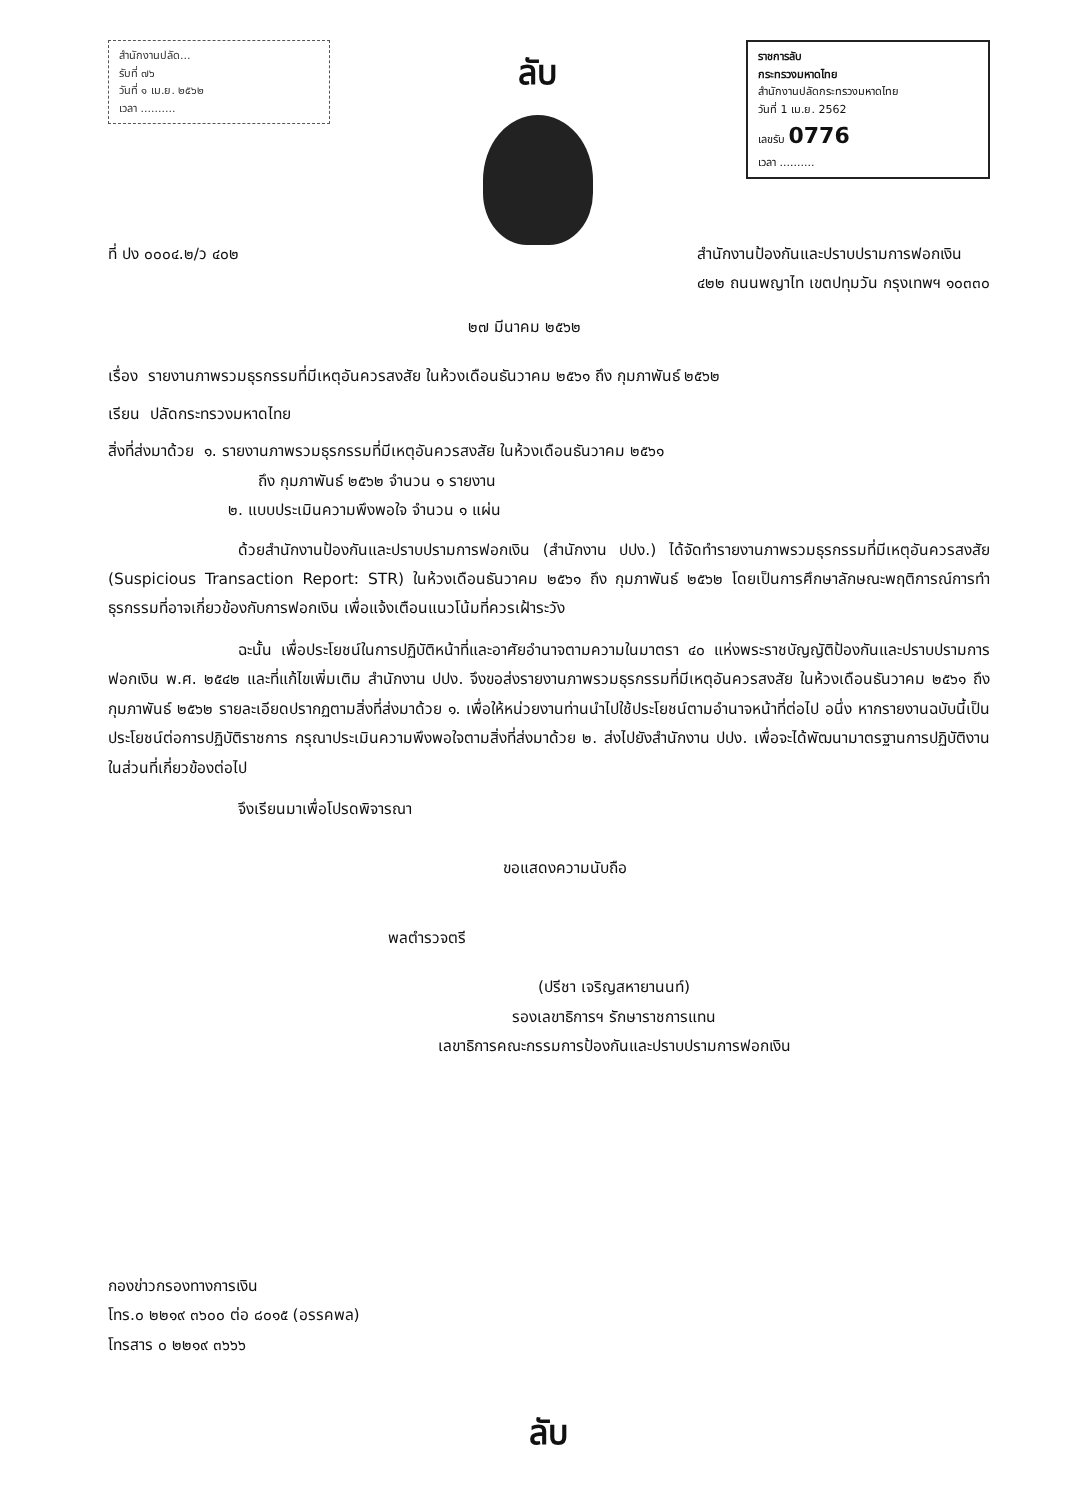สำนักงานปลัด...
รับที่ ๗๖
วันที่ ๑ เม.ย. ๒๕๖๒
เวลา ..........
ลับ
ราชการลับ
กระทรวงมหาดไทย
สำนักงานปลัดกระทรวงมหาดไทย
วันที่ 1 เม.ย. 2562
เลขรับ 0776
เวลา ..........
ที่ ปง ๐๐๐๔.๒/ว ๔๐๒ สำนักงานป้องกันและปราบปรามการฟอกเงิน
๔๒๒ ถนนพญาไท เขตปทุมวัน กรุงเทพฯ ๑๐๓๓๐
๒๗ มีนาคม ๒๕๖๒
เรื่อง รายงานภาพรวมธุรกรรมที่มีเหตุอันควรสงสัย ในห้วงเดือนธันวาคม ๒๕๖๑ ถึง กุมภาพันธ์ ๒๕๖๒
เรียน ปลัดกระทรวงมหาดไทย
สิ่งที่ส่งมาด้วย ๑. รายงานภาพรวมธุรกรรมที่มีเหตุอันควรสงสัย ในห้วงเดือนธันวาคม ๒๕๖๑
ถึง กุมภาพันธ์ ๒๕๖๒ จำนวน ๑ รายงาน
๒. แบบประเมินความพึงพอใจ จำนวน ๑ แผ่น
ด้วยสำนักงานป้องกันและปราบปรามการฟอกเงิน (สำนักงาน ปปง.) ได้จัดทำรายงานภาพรวมธุรกรรมที่มีเหตุอันควรสงสัย (Suspicious Transaction Report: STR) ในห้วงเดือนธันวาคม ๒๕๖๑ ถึง กุมภาพันธ์ ๒๕๖๒ โดยเป็นการศึกษาลักษณะพฤติการณ์การทำธุรกรรมที่อาจเกี่ยวข้องกับการฟอกเงิน เพื่อแจ้งเตือนแนวโน้มที่ควรเฝ้าระวัง
ฉะนั้น เพื่อประโยชน์ในการปฏิบัติหน้าที่และอาศัยอำนาจตามความในมาตรา ๔๐ แห่งพระราชบัญญัติป้องกันและปราบปรามการฟอกเงิน พ.ศ. ๒๕๔๒ และที่แก้ไขเพิ่มเติม สำนักงาน ปปง. จึงขอส่งรายงานภาพรวมธุรกรรมที่มีเหตุอันควรสงสัย ในห้วงเดือนธันวาคม ๒๕๖๑ ถึง กุมภาพันธ์ ๒๕๖๒ รายละเอียดปรากฏตามสิ่งที่ส่งมาด้วย ๑. เพื่อให้หน่วยงานท่านนำไปใช้ประโยชน์ตามอำนาจหน้าที่ต่อไป อนึ่ง หากรายงานฉบับนี้เป็นประโยชน์ต่อการปฏิบัติราชการ กรุณาประเมินความพึงพอใจตามสิ่งที่ส่งมาด้วย ๒. ส่งไปยังสำนักงาน ปปง. เพื่อจะได้พัฒนามาตรฐานการปฏิบัติงานในส่วนที่เกี่ยวข้องต่อไป
จึงเรียนมาเพื่อโปรดพิจารณา
ขอแสดงความนับถือ
พลตำรวจตรี
(ปรีชา เจริญสหายานนท์)
รองเลขาธิการฯ รักษาราชการแทน
เลขาธิการคณะกรรมการป้องกันและปราบปรามการฟอกเงิน
กองข่าวกรองทางการเงิน
โทร.๐ ๒๒๑๙ ๓๖๐๐ ต่อ ๘๐๑๕ (อรรคพล)
โทรสาร ๐ ๒๒๑๙ ๓๖๖๖
ลับ